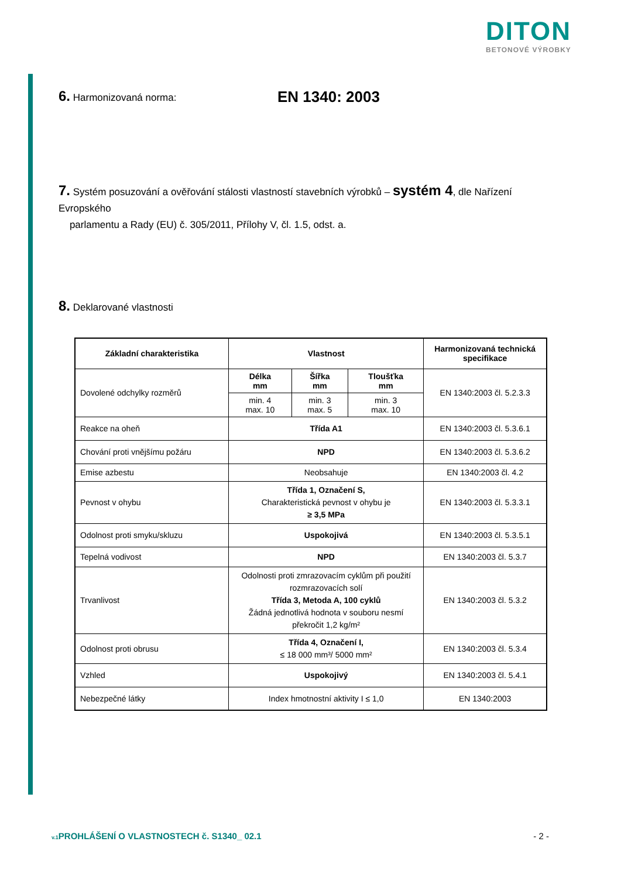DITON
BETONOVÉ VÝROBKY
6. Harmonizovaná norma: EN 1340: 2003
7. Systém posuzování a ověřování stálosti vlastností stavebních výrobků – systém 4, dle Nařízení Evropského
parlamentu a Rady (EU) č. 305/2011, Přílohy V, čl. 1.5, odst. a.
8. Deklarované vlastnosti
| Základní charakteristika | Vlastnost | | | Harmonizovaná technická specifikace |
| --- | --- | --- | --- | --- |
| Dovolené odchylky rozměrů | Délka mm | Šířka mm | Tloušťka mm | EN 1340:2003 čl. 5.2.3.3 |
| | min. 4 max. 10 | min. 3 max. 5 | min. 3 max. 10 | |
| Reakce na oheň | Třída A1 | | | EN 1340:2003 čl. 5.3.6.1 |
| Chování proti vnějšímu požáru | NPD | | | EN 1340:2003 čl. 5.3.6.2 |
| Emise azbestu | Neobsahuje | | | EN 1340:2003 čl. 4.2 |
| Pevnost v ohybu | Třída 1, Označení S, Charakteristická pevnost v ohybu je ≥ 3,5 MPa | | | EN 1340:2003 čl. 5.3.3.1 |
| Odolnost proti smyku/skluzu | Uspokojivá | | | EN 1340:2003 čl. 5.3.5.1 |
| Tepelná vodivost | NPD | | | EN 1340:2003 čl. 5.3.7 |
| Trvanlivost | Odolnosti proti zmrazovacím cyklům při použití rozmrazovacích solí Třída 3, Metoda A, 100 cyklů Žádná jednotlivá hodnota v souboru nesmí překročit 1,2 kg/m² | | | EN 1340:2003 čl. 5.3.2 |
| Odolnost proti obrusu | Třída 4, Označení I, ≤ 18 000 mm³/ 5000 mm² | | | EN 1340:2003 čl. 5.3.4 |
| Vzhled | Uspokojivý | | | EN 1340:2003 čl. 5.4.1 |
| Nebezpečné látky | Index hmotnostní aktivity I ≤ 1,0 | | | EN 1340:2003 |
v.1 PROHLÁŠENÍ O VLASTNOSTECH č. S1340_ 02.1 - 2 -